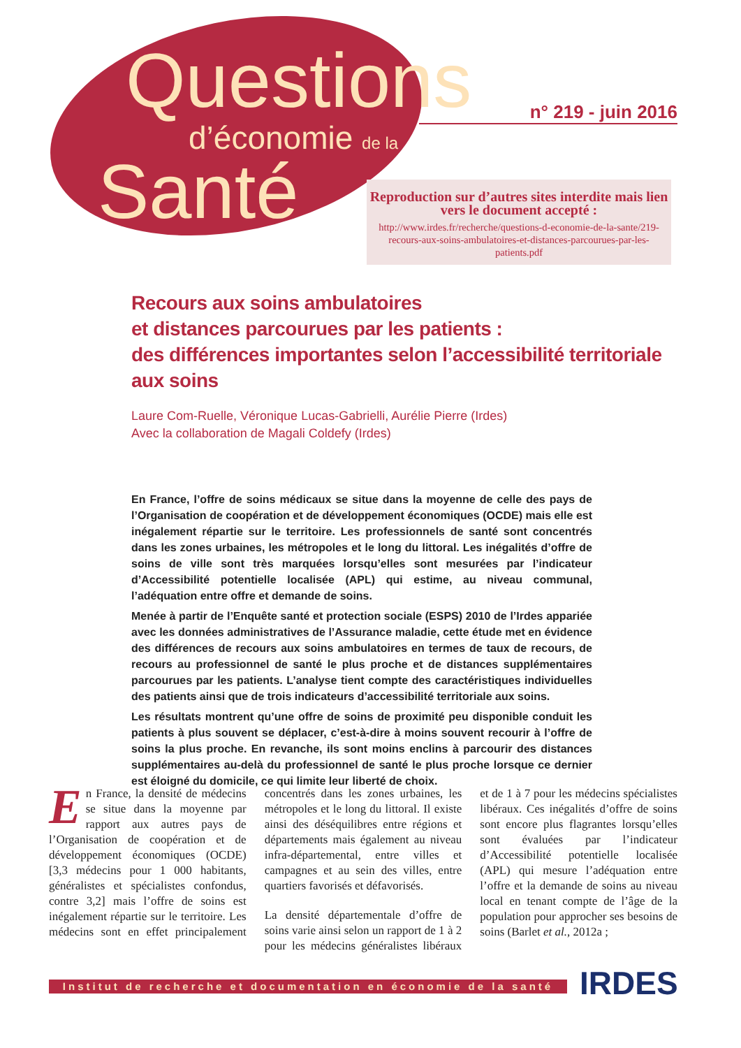Questions
d’économie de la
Santé
n° 219 - juin 2016
Reproduction sur d’autres sites interdite mais lien vers le document accepté :
http://www.irdes.fr/recherche/questions-d-economie-de-la-sante/219-recours-aux-soins-ambulatoires-et-distances-parcourues-par-les-patients.pdf
Recours aux soins ambulatoires
et distances parcourues par les patients :
des différences importantes selon l’accessibilité territoriale aux soins
Laure Com-Ruelle, Véronique Lucas-Gabrielli, Aurélie Pierre (Irdes)
Avec la collaboration de Magali Coldefy (Irdes)
En France, l’offre de soins médicaux se situe dans la moyenne de celle des pays de l’Organisation de coopération et de développement économiques (OCDE) mais elle est inégalement répartie sur le territoire. Les professionnels de santé sont concentrés dans les zones urbaines, les métropoles et le long du littoral. Les inégalités d’offre de soins de ville sont très marquées lorsqu’elles sont mesurées par l’indicateur d’Accessibilité potentielle localisée (APL) qui estime, au niveau communal, l’adéquation entre offre et demande de soins.
Menée à partir de l’Enquête santé et protection sociale (ESPS) 2010 de l’Irdes appariée avec les données administratives de l’Assurance maladie, cette étude met en évidence des différences de recours aux soins ambulatoires en termes de taux de recours, de recours au professionnel de santé le plus proche et de distances supplémentaires parcourues par les patients. L’analyse tient compte des caractéristiques individuelles des patients ainsi que de trois indicateurs d’accessibilité territoriale aux soins.
Les résultats montrent qu’une offre de soins de proximité peu disponible conduit les patients à plus souvent se déplacer, c’est-à-dire à moins souvent recourir à l’offre de soins la plus proche. En revanche, ils sont moins enclins à parcourir des distances supplémentaires au-delà du professionnel de santé le plus proche lorsque ce dernier est éloigné du domicile, ce qui limite leur liberté de choix.
En France, la densité de médecins se situe dans la moyenne par rapport aux autres pays de l’Organisation de coopération et de développement économiques (OCDE) [3,3 médecins pour 1 000 habitants, généralistes et spécialistes confondus, contre 3,2] mais l’offre de soins est inégalement répartie sur le territoire. Les médecins sont en effet principalement concentrés dans les zones urbaines, les métropoles et le long du littoral. Il existe ainsi des déséquilibres entre régions et départements mais également au niveau infra-départemental, entre villes et campagnes et au sein des villes, entre quartiers favorisés et défavorisés.
La densité départementale d’offre de soins varie ainsi selon un rapport de 1 à 2 pour les médecins généralistes libéraux et de 1 à 7 pour les médecins spécialistes libéraux. Ces inégalités d’offre de soins sont encore plus flagrantes lorsqu’elles sont évaluées par l’indicateur d’Accessibilité potentielle localisée (APL) qui mesure l’adéquation entre l’offre et la demande de soins au niveau local en tenant compte de l’âge de la population pour approcher ses besoins de soins (Barlet et al., 2012a ;
Institut de recherche et documentation en économie de la santé
IRDES